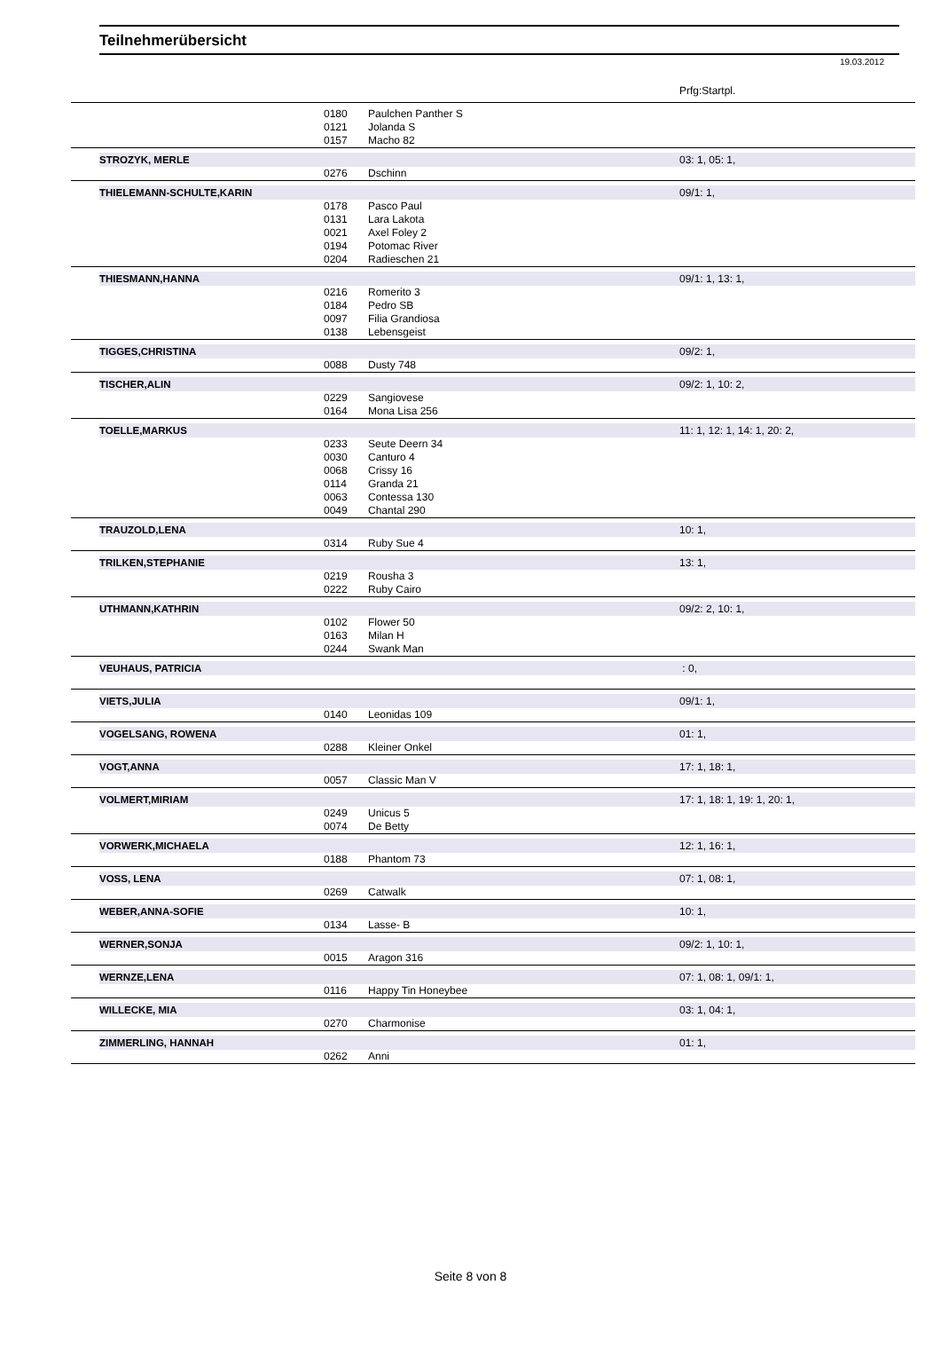Teilnehmerübersicht
19.03.2012
Prfg:Startpl.
| | | 0180 | Paulchen Panther S | |
| | | 0121 | Jolanda S | |
| | | 0157 | Macho 82 | |
| | STROZYK, MERLE | | | 03: 1, 05: 1, |
| | | 0276 | Dschinn | |
| | THIELEMANN-SCHULTE,KARIN | | | 09/1: 1, |
| | | 0178 | Pasco Paul | |
| | | 0131 | Lara Lakota | |
| | | 0021 | Axel Foley 2 | |
| | | 0194 | Potomac River | |
| | | 0204 | Radieschen 21 | |
| | THIESMANN,HANNA | | | 09/1: 1, 13: 1, |
| | | 0216 | Romerito 3 | |
| | | 0184 | Pedro SB | |
| | | 0097 | Filia Grandiosa | |
| | | 0138 | Lebensgeist | |
| | TIGGES,CHRISTINA | | | 09/2: 1, |
| | | 0088 | Dusty 748 | |
| | TISCHER,ALIN | | | 09/2: 1, 10: 2, |
| | | 0229 | Sangiovese | |
| | | 0164 | Mona Lisa 256 | |
| | TOELLE,MARKUS | | | 11: 1, 12: 1, 14: 1, 20: 2, |
| | | 0233 | Seute Deern 34 | |
| | | 0030 | Canturo 4 | |
| | | 0068 | Crissy 16 | |
| | | 0114 | Granda 21 | |
| | | 0063 | Contessa 130 | |
| | | 0049 | Chantal 290 | |
| | TRAUZOLD,LENA | | | 10: 1, |
| | | 0314 | Ruby Sue 4 | |
| | TRILKEN,STEPHANIE | | | 13: 1, |
| | | 0219 | Rousha 3 | |
| | | 0222 | Ruby Cairo | |
| | UTHMANN,KATHRIN | | | 09/2: 2, 10: 1, |
| | | 0102 | Flower 50 | |
| | | 0163 | Milan H | |
| | | 0244 | Swank Man | |
| | VEUHAUS, PATRICIA | | | : 0, |
| | VIETS,JULIA | | | 09/1: 1, |
| | | 0140 | Leonidas 109 | |
| | VOGELSANG, ROWENA | | | 01: 1, |
| | | 0288 | Kleiner Onkel | |
| | VOGT,ANNA | | | 17: 1, 18: 1, |
| | | 0057 | Classic Man V | |
| | VOLMERT,MIRIAM | | | 17: 1, 18: 1, 19: 1, 20: 1, |
| | | 0249 | Unicus 5 | |
| | | 0074 | De Betty | |
| | VORWERK,MICHAELA | | | 12: 1, 16: 1, |
| | | 0188 | Phantom 73 | |
| | VOSS, LENA | | | 07: 1, 08: 1, |
| | | 0269 | Catwalk | |
| | WEBER,ANNA-SOFIE | | | 10: 1, |
| | | 0134 | Lasse- B | |
| | WERNER,SONJA | | | 09/2: 1, 10: 1, |
| | | 0015 | Aragon 316 | |
| | WERNZE,LENA | | | 07: 1, 08: 1, 09/1: 1, |
| | | 0116 | Happy Tin Honeybee | |
| | WILLECKE, MIA | | | 03: 1, 04: 1, |
| | | 0270 | Charmonise | |
| | ZIMMERLING, HANNAH | | | 01: 1, |
| | | 0262 | Anni | |
Seite 8 von 8